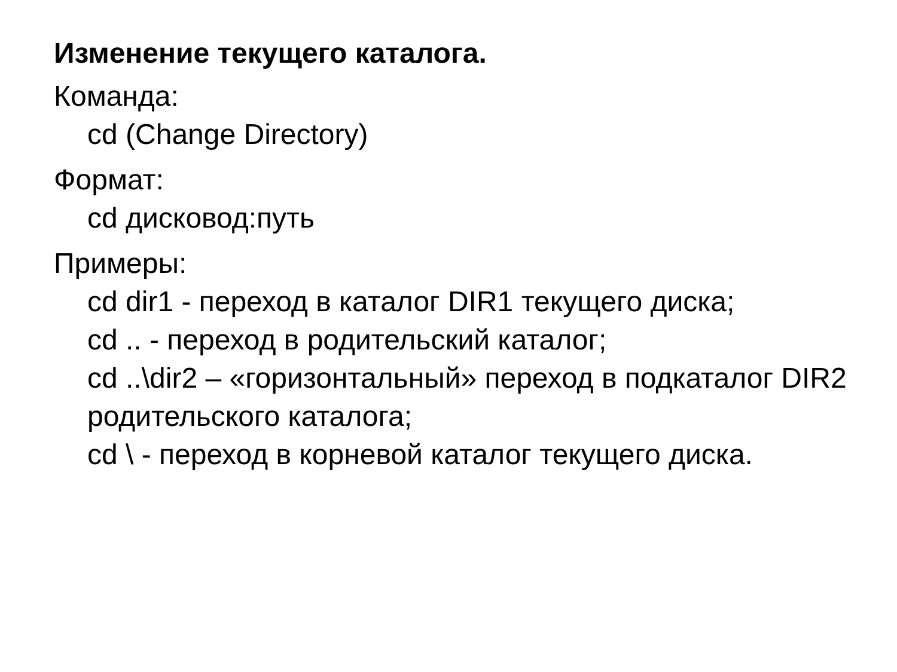Изменение текущего каталога.
Команда:
cd (Change Directory)
Формат:
cd дисковод:путь
Примеры:
cd dir1 - переход в каталог DIR1 текущего диска;
cd .. - переход в родительский каталог;
cd ..\dir2 – «горизонтальный» переход в подкаталог DIR2 родительского каталога;
cd \ - переход в корневой каталог текущего диска.